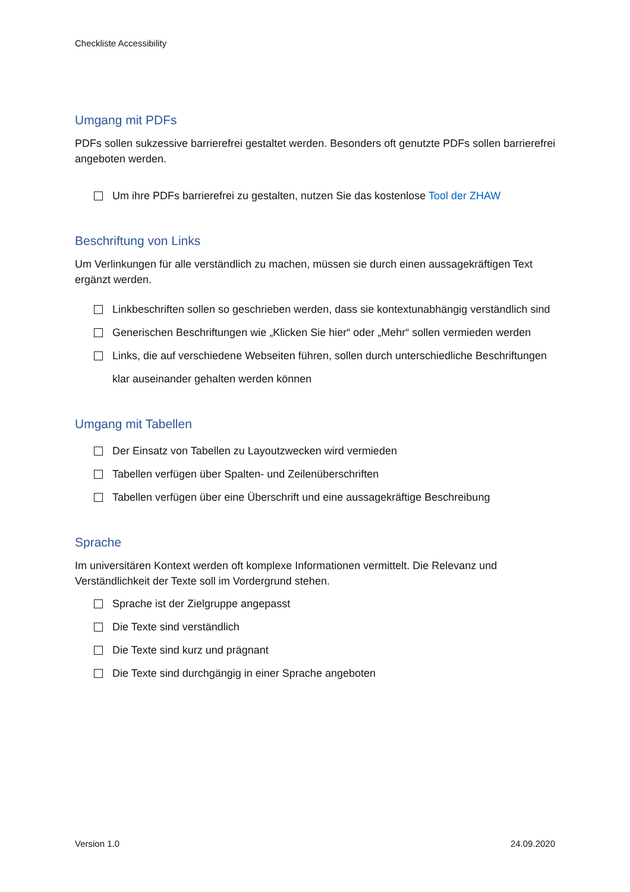Checkliste Accessibility
Umgang mit PDFs
PDFs sollen sukzessive barrierefrei gestaltet werden. Besonders oft genutzte PDFs sollen barrierefrei angeboten werden.
Um ihre PDFs barrierefrei zu gestalten, nutzen Sie das kostenlose Tool der ZHAW
Beschriftung von Links
Um Verlinkungen für alle verständlich zu machen, müssen sie durch einen aussagekräftigen Text ergänzt werden.
Linkbeschriften sollen so geschrieben werden, dass sie kontextunabhängig verständlich sind
Generischen Beschriftungen wie „Klicken Sie hier“ oder „Mehr“ sollen vermieden werden
Links, die auf verschiedene Webseiten führen, sollen durch unterschiedliche Beschriftungen klar auseinander gehalten werden können
Umgang mit Tabellen
Der Einsatz von Tabellen zu Layoutzwecken wird vermieden
Tabellen verfügen über Spalten- und Zeilenüberschriften
Tabellen verfügen über eine Überschrift und eine aussagekräftige Beschreibung
Sprache
Im universitären Kontext werden oft komplexe Informationen vermittelt. Die Relevanz und Verständlichkeit der Texte soll im Vordergrund stehen.
Sprache ist der Zielgruppe angepasst
Die Texte sind verständlich
Die Texte sind kurz und prägnant
Die Texte sind durchgängig in einer Sprache angeboten
Version 1.0 24.09.2020